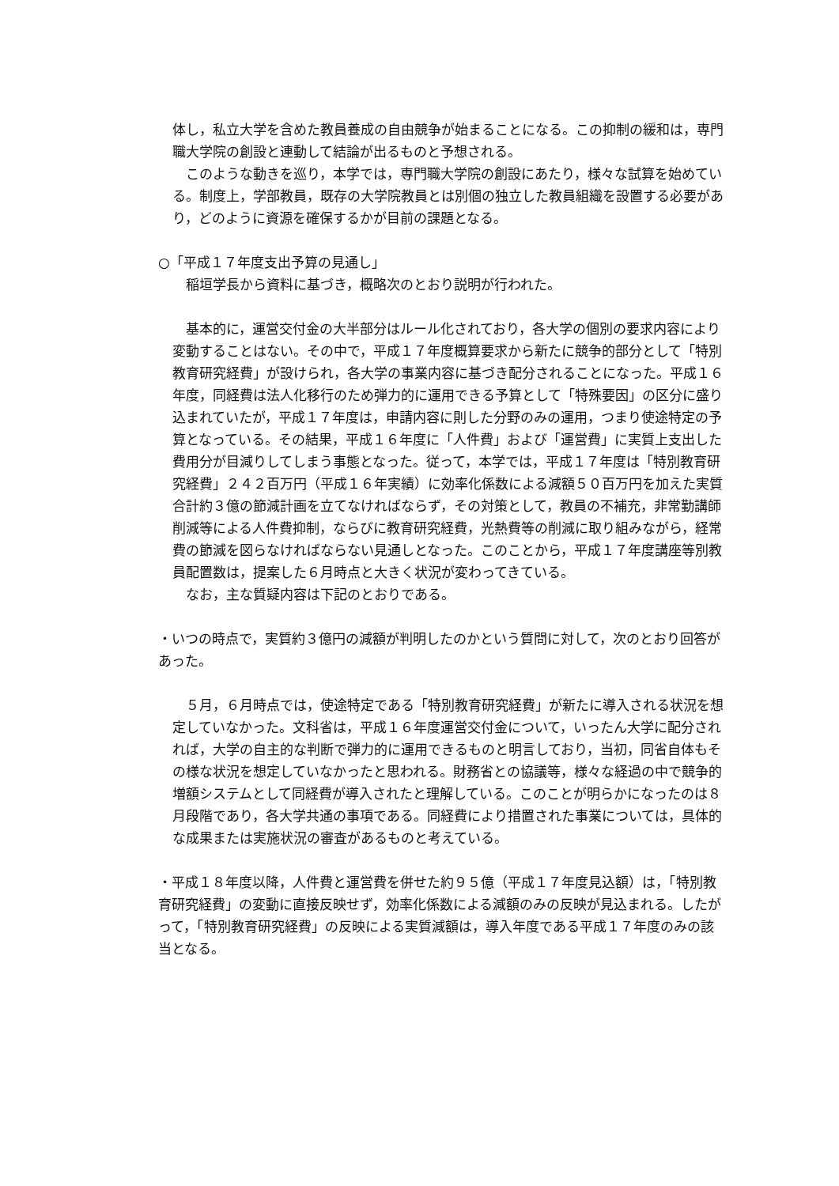体し，私立大学を含めた教員養成の自由競争が始まることになる。この抑制の緩和は，専門職大学院の創設と連動して結論が出るものと予想される。
　このような動きを巡り，本学では，専門職大学院の創設にあたり，様々な試算を始めている。制度上，学部教員，既存の大学院教員とは別個の独立した教員組織を設置する必要があり，どのように資源を確保するかが目前の課題となる。
○「平成１７年度支出予算の見通し」
　稲垣学長から資料に基づき，概略次のとおり説明が行われた。
　基本的に，運営交付金の大半部分はルール化されており，各大学の個別の要求内容により変動することはない。その中で，平成１７年度概算要求から新たに競争的部分として「特別教育研究経費」が設けられ，各大学の事業内容に基づき配分されることになった。平成１６年度，同経費は法人化移行のため弾力的に運用できる予算として「特殊要因」の区分に盛り込まれていたが，平成１７年度は，申請内容に則した分野のみの運用，つまり使途特定の予算となっている。その結果，平成１６年度に「人件費」および「運営費」に実質上支出した費用分が目減りしてしまう事態となった。従って，本学では，平成１７年度は「特別教育研究経費」２４２百万円（平成１６年実績）に効率化係数による減額５０百万円を加えた実質合計約３億の節減計画を立てなければならず，その対策として，教員の不補充，非常勤講師削減等による人件費抑制，ならびに教育研究経費，光熱費等の削減に取り組みながら，経常費の節減を図らなければならない見通しとなった。このことから，平成１７年度講座等別教員配置数は，提案した６月時点と大きく状況が変わってきている。
　なお，主な質疑内容は下記のとおりである。
・いつの時点で，実質約３億円の減額が判明したのかという質問に対して，次のとおり回答があった。
　５月，６月時点では，使途特定である「特別教育研究経費」が新たに導入される状況を想定していなかった。文科省は，平成１６年度運営交付金について，いったん大学に配分されれば，大学の自主的な判断で弾力的に運用できるものと明言しており，当初，同省自体もその様な状況を想定していなかったと思われる。財務省との協議等，様々な経過の中で競争的増額システムとして同経費が導入されたと理解している。このことが明らかになったのは８月段階であり，各大学共通の事項である。同経費により措置された事業については，具体的な成果または実施状況の審査があるものと考えている。
・平成１８年度以降，人件費と運営費を併せた約９５億（平成１７年度見込額）は，「特別教育研究経費」の変動に直接反映せず，効率化係数による減額のみの反映が見込まれる。したがって，「特別教育研究経費」の反映による実質減額は，導入年度である平成１７年度のみの該当となる。